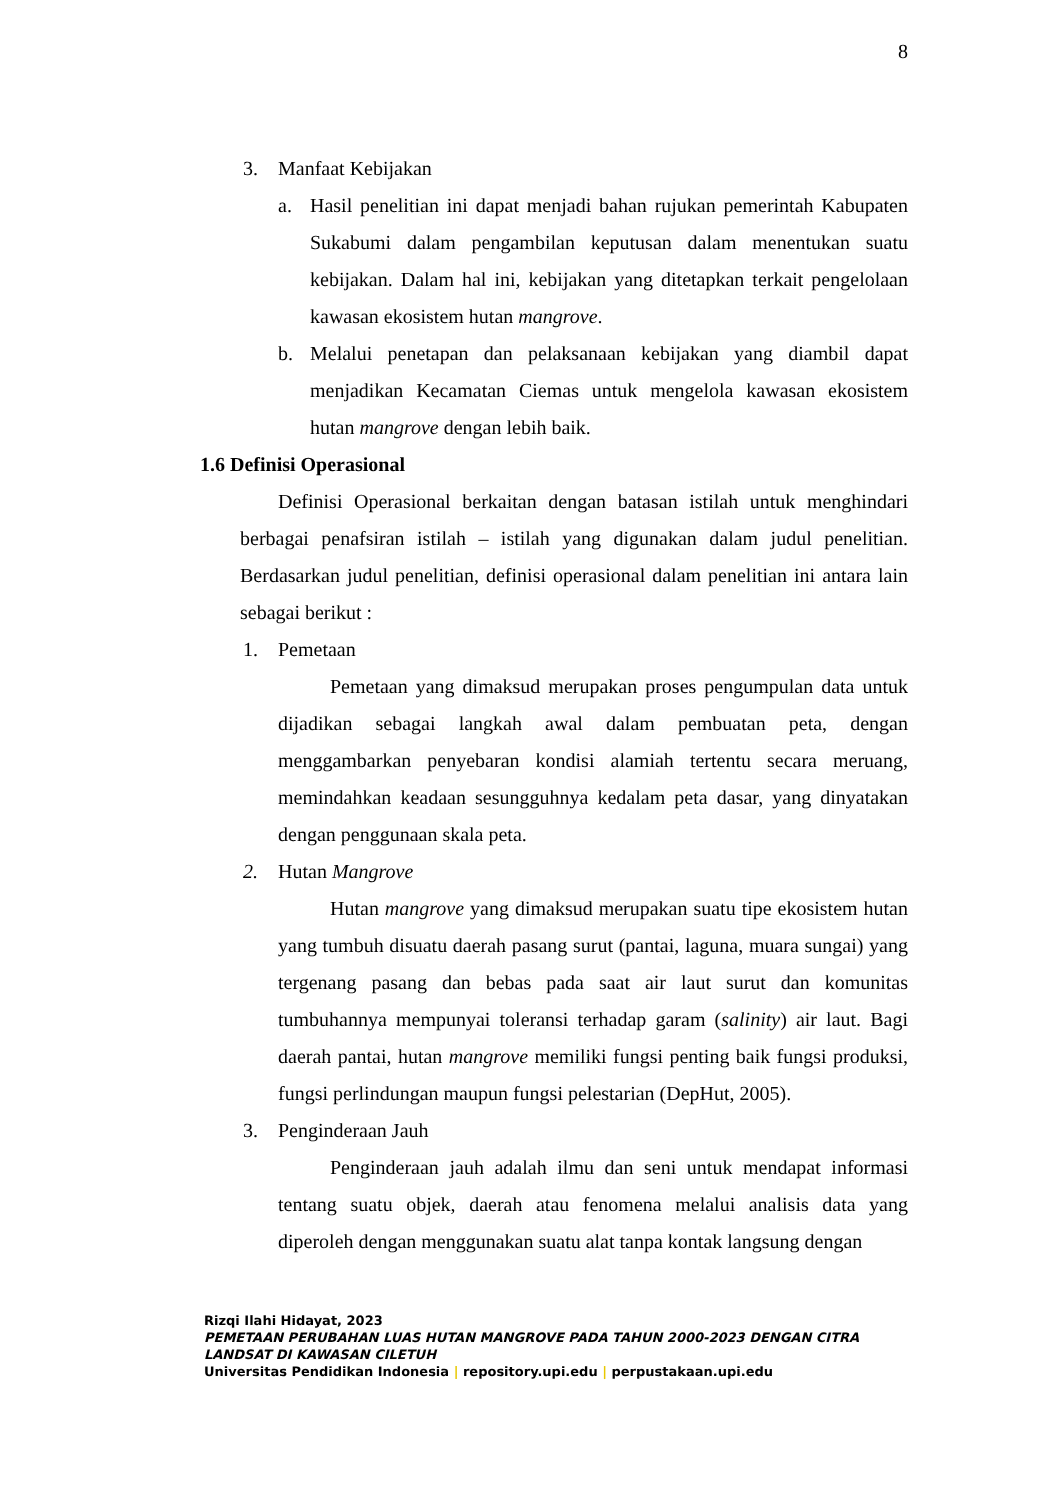8
3. Manfaat Kebijakan
a. Hasil penelitian ini dapat menjadi bahan rujukan pemerintah Kabupaten Sukabumi dalam pengambilan keputusan dalam menentukan suatu kebijakan. Dalam hal ini, kebijakan yang ditetapkan terkait pengelolaan kawasan ekosistem hutan mangrove.
b. Melalui penetapan dan pelaksanaan kebijakan yang diambil dapat menjadikan Kecamatan Ciemas untuk mengelola kawasan ekosistem hutan mangrove dengan lebih baik.
1.6 Definisi Operasional
Definisi Operasional berkaitan dengan batasan istilah untuk menghindari berbagai penafsiran istilah – istilah yang digunakan dalam judul penelitian. Berdasarkan judul penelitian, definisi operasional dalam penelitian ini antara lain sebagai berikut :
1. Pemetaan
Pemetaan yang dimaksud merupakan proses pengumpulan data untuk dijadikan sebagai langkah awal dalam pembuatan peta, dengan menggambarkan penyebaran kondisi alamiah tertentu secara meruang, memindahkan keadaan sesungguhnya kedalam peta dasar, yang dinyatakan dengan penggunaan skala peta.
2. Hutan Mangrove
Hutan mangrove yang dimaksud merupakan suatu tipe ekosistem hutan yang tumbuh disuatu daerah pasang surut (pantai, laguna, muara sungai) yang tergenang pasang dan bebas pada saat air laut surut dan komunitas tumbuhannya mempunyai toleransi terhadap garam (salinity) air laut. Bagi daerah pantai, hutan mangrove memiliki fungsi penting baik fungsi produksi, fungsi perlindungan maupun fungsi pelestarian (DepHut, 2005).
3. Penginderaan Jauh
Penginderaan jauh adalah ilmu dan seni untuk mendapat informasi tentang suatu objek, daerah atau fenomena melalui analisis data yang diperoleh dengan menggunakan suatu alat tanpa kontak langsung dengan
Rizqi Ilahi Hidayat, 2023
PEMETAAN PERUBAHAN LUAS HUTAN MANGROVE PADA TAHUN 2000-2023 DENGAN CITRA
LANDSAT DI KAWASAN CILETUH
Universitas Pendidikan Indonesia | repository.upi.edu | perpustakaan.upi.edu